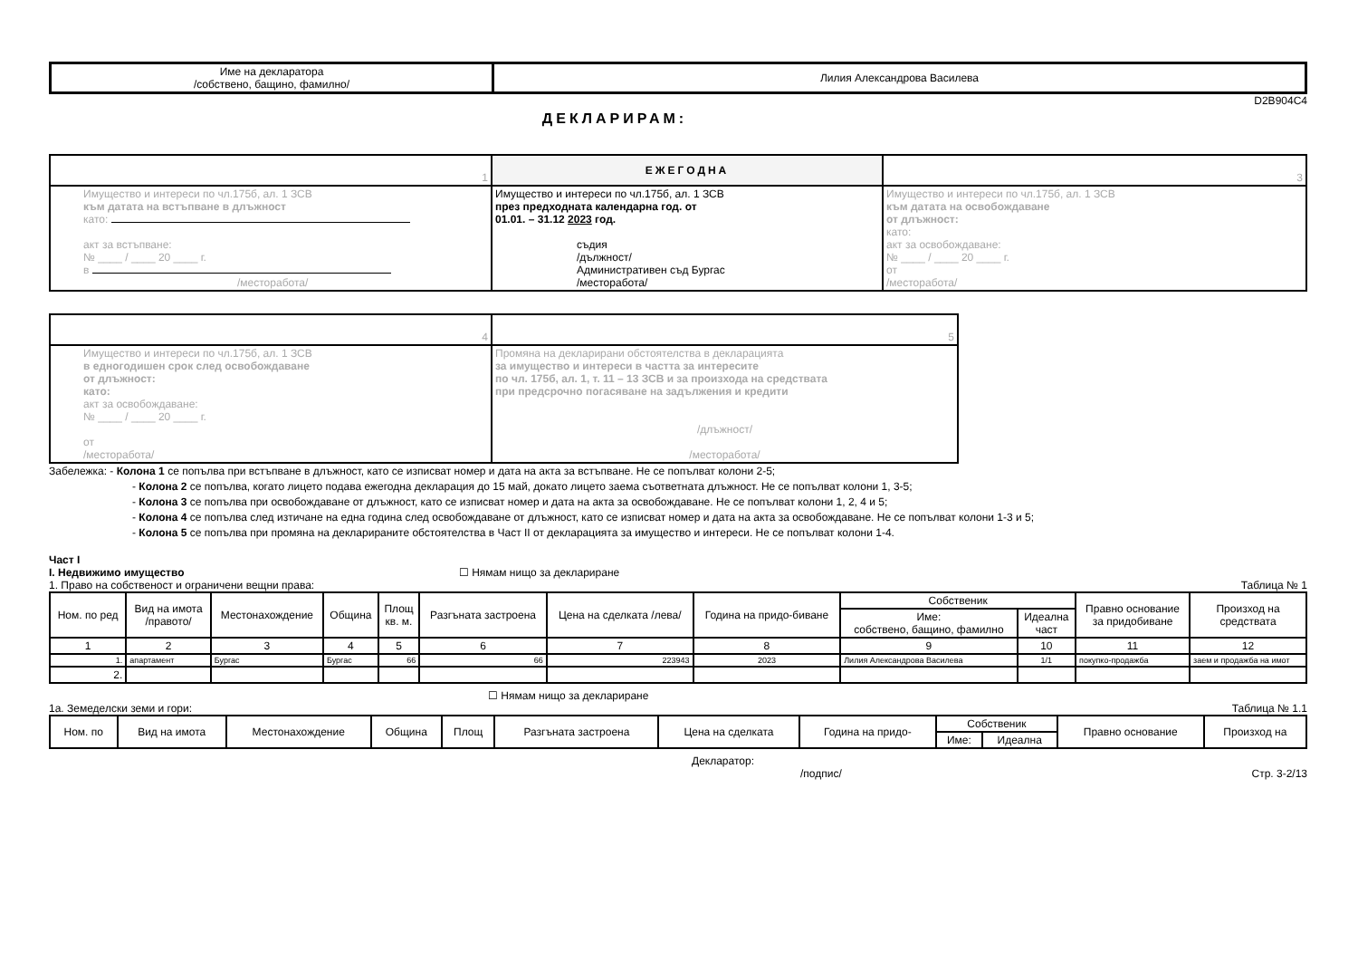| Име на декларатора /собствено, бащино, фамилно/ | Лилия Александрова Василева |
D2B904C4
ДЕКЛАРИРАМ:
| 1 | ЕЖЕГОДНА | 3 |
| Имущество и интереси по чл.175б, ал. 1 ЗСВ към датата на встъпване в длъжност като: акт за встъпване: № ____ / ____ 20 ____ г. в /месторабота/ | Имущество и интереси по чл.175б, ал. 1 ЗСВ през предходната календарна год. от 01.01. – 31.12 2023 год. съдия /дължност/ Административен съд Бургас /месторабота/ | Имущество и интереси по чл.175б, ал. 1 ЗСВ към датата на освобождаване от длъжност: като: акт за освобождаване: № ____ / ____ 20 ____ г. от /месторабота/ |
| 4 | 5 |
| Имущество и интереси по чл.175б, ал. 1 ЗСВ в едногодишен срок след освобождаване от длъжност: като: акт за освобождаване: № ____ / ____ 20 ____ г. от /месторабота/ | Промяна на декларирани обстоятелства в декларацията за имущество и интереси в частта за интересите по чл. 175б, ал. 1, т. 11 – 13 ЗСВ и за произхода на средствата при предсрочно погасяване на задължения и кредити /длъжност/ /месторабота/ |
Забележка: - Колона 1 се попълва при встъпване в длъжност, като се изписват номер и дата на акта за встъпване. Не се попълват колони 2-5;
- Колона 2 се попълва, когато лицето подава ежегодна декларация до 15 май, докато лицето заема съответната длъжност. Не се попълват колони 1, 3-5;
- Колона 3 се попълва при освобождаване от длъжност, като се изписват номер и дата на акта за освобождаване. Не се попълват колони 1, 2, 4 и 5;
- Колона 4 се попълва след изтичане на една година след освобождаване от длъжност, като се изписват номер и дата на акта за освобождаване. Не се попълват колони 1-3 и 5;
- Колона 5 се попълва при промяна на декларираните обстоятелства в Част II от декларацията за имущество и интереси. Не се попълват колони 1-4.
Част I
I. Недвижимо имущество ☐ Нямам нищо за деклариране
1. Право на собственост и ограничени вещни права: Таблица № 1
| Ном. по ред | Вид на имота /правото/ | Местонахождение | Община | Площ кв. м. | Разгъната застроена | Цена на сделката /лева/ | Година на придо-биване | Собственик | | Правно основание за придобиване | Произход на средствата |
| | | | | | | | | Име: собствено, бащино, фамилно | Идеална част | | |
| 1 | 2 | 3 | 4 | 5 | 6 | 7 | 8 | 9 | 10 | 11 | 12 |
| 1. | апартамент | Бургас | Бургас | 66 | 66 | 223943 | 2023 | Лилия Александрова Василева | 1/1 | покупко-продажба | заем и продажба на имот |
| 2. | | | | | | | | | | | |
☐ Нямам нищо за деклариране
1а. Земеделски земи и гори: Таблица № 1.1
| Ном. по | Вид на имота | Местонахождение | Община | Площ | Разгъната застроена | Цена на сделката | Година на придо- | Собственик | | Правно основание | Произход на |
| | | | | | | | | Име: | Идеална | | |
Декларатор:
/подпис/ Стр. 3-2/13